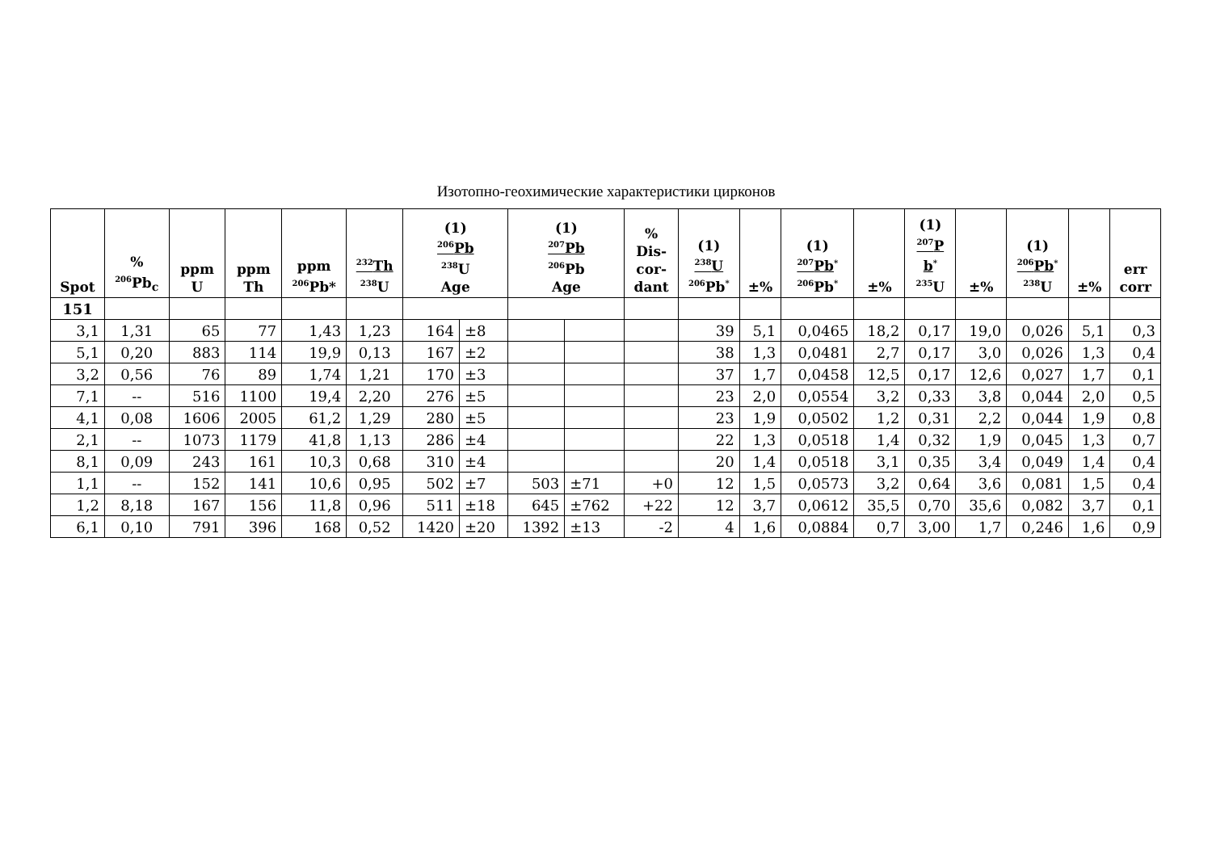Изотопно-геохимические характеристики цирконов
| Spot | % <sup>206</sup>Pb<sub>c</sub> | ppm U | ppm Th | ppm <sup>206</sup>Pb* | <sup>232</sup>Th <sup>238</sup>U | (1) <sup>206</sup>Pb <sup>238</sup>U Age | | (1) <sup>207</sup>Pb <sup>206</sup>Pb Age | | % Dis- cor- dant | (1) <sup>238</sup>U <sup>206</sup>Pb<sup>*</sup> | ±% | (1) <sup>207</sup>Pb<sup>*</sup> <sup>206</sup>Pb<sup>*</sup> | ±% | (1) <sup>207</sup>P b<sup>*</sup> <sup>235</sup>U | ±% | (1) <sup>206</sup>Pb<sup>*</sup> <sup>238</sup>U | ±% | err corr |
| --- | --- | --- | --- | --- | --- | --- | --- | --- | --- | --- | --- | --- | --- | --- | --- | --- | --- | --- | --- |
| 151 | | | | | | | | | | | | | | | | | | | |
| 3,1 | 1,31 | 65 | 77 | 1,43 | 1,23 | 164 | ±8 | | | | 39 | 5,1 | 0,0465 | 18,2 | 0,17 | 19,0 | 0,026 | 5,1 | 0,3 |
| 5,1 | 0,20 | 883 | 114 | 19,9 | 0,13 | 167 | ±2 | | | | 38 | 1,3 | 0,0481 | 2,7 | 0,17 | 3,0 | 0,026 | 1,3 | 0,4 |
| 3,2 | 0,56 | 76 | 89 | 1,74 | 1,21 | 170 | ±3 | | | | 37 | 1,7 | 0,0458 | 12,5 | 0,17 | 12,6 | 0,027 | 1,7 | 0,1 |
| 7,1 | -- | 516 | 1100 | 19,4 | 2,20 | 276 | ±5 | | | | 23 | 2,0 | 0,0554 | 3,2 | 0,33 | 3,8 | 0,044 | 2,0 | 0,5 |
| 4,1 | 0,08 | 1606 | 2005 | 61,2 | 1,29 | 280 | ±5 | | | | 23 | 1,9 | 0,0502 | 1,2 | 0,31 | 2,2 | 0,044 | 1,9 | 0,8 |
| 2,1 | -- | 1073 | 1179 | 41,8 | 1,13 | 286 | ±4 | | | | 22 | 1,3 | 0,0518 | 1,4 | 0,32 | 1,9 | 0,045 | 1,3 | 0,7 |
| 8,1 | 0,09 | 243 | 161 | 10,3 | 0,68 | 310 | ±4 | | | | 20 | 1,4 | 0,0518 | 3,1 | 0,35 | 3,4 | 0,049 | 1,4 | 0,4 |
| 1,1 | -- | 152 | 141 | 10,6 | 0,95 | 502 | ±7 | 503 | ±71 | +0 | 12 | 1,5 | 0,0573 | 3,2 | 0,64 | 3,6 | 0,081 | 1,5 | 0,4 |
| 1,2 | 8,18 | 167 | 156 | 11,8 | 0,96 | 511 | ±18 | 645 | ±762 | +22 | 12 | 3,7 | 0,0612 | 35,5 | 0,70 | 35,6 | 0,082 | 3,7 | 0,1 |
| 6,1 | 0,10 | 791 | 396 | 168 | 0,52 | 1420 | ±20 | 1392 | ±13 | -2 | 4 | 1,6 | 0,0884 | 0,7 | 3,00 | 1,7 | 0,246 | 1,6 | 0,9 |